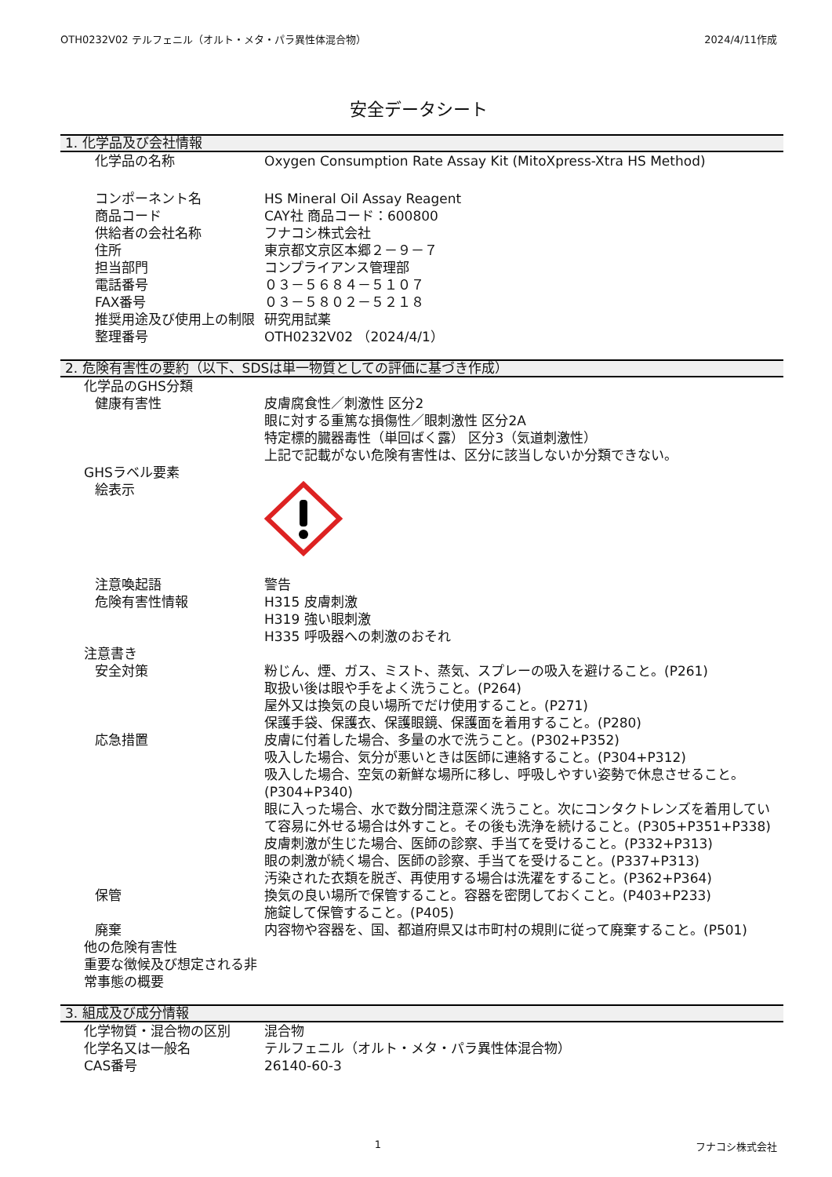OTH0232V02 テルフェニル（オルト・メタ・パラ異性体混合物） 2024/4/11作成
安全データシート
1. 化学品及び会社情報
化学品の名称 Oxygen Consumption Rate Assay Kit (MitoXpress-Xtra HS Method)
コンポーネント名 HS Mineral Oil Assay Reagent
商品コード CAY社 商品コード：600800
供給者の会社名称 フナコシ株式会社
住所 東京都文京区本郷２－９－７
担当部門 コンプライアンス管理部
電話番号 ０３－５６８４－５１０７
FAX番号 ０３－５８０２－５２１８
推奨用途及び使用上の制限 研究用試薬
整理番号 OTH0232V02 （2024/4/1）
2. 危険有害性の要約（以下、SDSは単一物質としての評価に基づき作成）
化学品のGHS分類
健康有害性 皮膚腐食性／刺激性 区分2
眼に対する重篤な損傷性／眼刺激性 区分2A
特定標的臓器毒性（単回ばく露） 区分3（気道刺激性）
上記で記載がない危険有害性は、区分に該当しないか分類できない。
GHSラベル要素
絵表示
注意喚起語 警告
危険有害性情報 H315 皮膚刺激
H319 強い眼刺激
H335 呼吸器への刺激のおそれ
注意書き
安全対策 粉じん、煙、ガス、ミスト、蒸気、スプレーの吸入を避けること。(P261)
取扱い後は眼や手をよく洗うこと。(P264)
屋外又は換気の良い場所でだけ使用すること。(P271)
保護手袋、保護衣、保護眼鏡、保護面を着用すること。(P280)
応急措置 皮膚に付着した場合、多量の水で洗うこと。(P302+P352)
吸入した場合、気分が悪いときは医師に連絡すること。(P304+P312)
吸入した場合、空気の新鮮な場所に移し、呼吸しやすい姿勢で休息させること。(P304+P340)
眼に入った場合、水で数分間注意深く洗うこと。次にコンタクトレンズを着用していて容易に外せる場合は外すこと。その後も洗浄を続けること。(P305+P351+P338)
皮膚刺激が生じた場合、医師の診察、手当てを受けること。(P332+P313)
眼の刺激が続く場合、医師の診察、手当てを受けること。(P337+P313)
汚染された衣類を脱ぎ、再使用する場合は洗濯をすること。(P362+P364)
保管 換気の良い場所で保管すること。容器を密閉しておくこと。(P403+P233)
施錠して保管すること。(P405)
廃棄 内容物や容器を、国、都道府県又は市町村の規則に従って廃棄すること。(P501)
他の危険有害性
重要な徴候及び想定される非常事態の概要
3. 組成及び成分情報
化学物質・混合物の区別 混合物
化学名又は一般名 テルフェニル（オルト・メタ・パラ異性体混合物）
CAS番号 26140-60-3
1 フナコシ株式会社